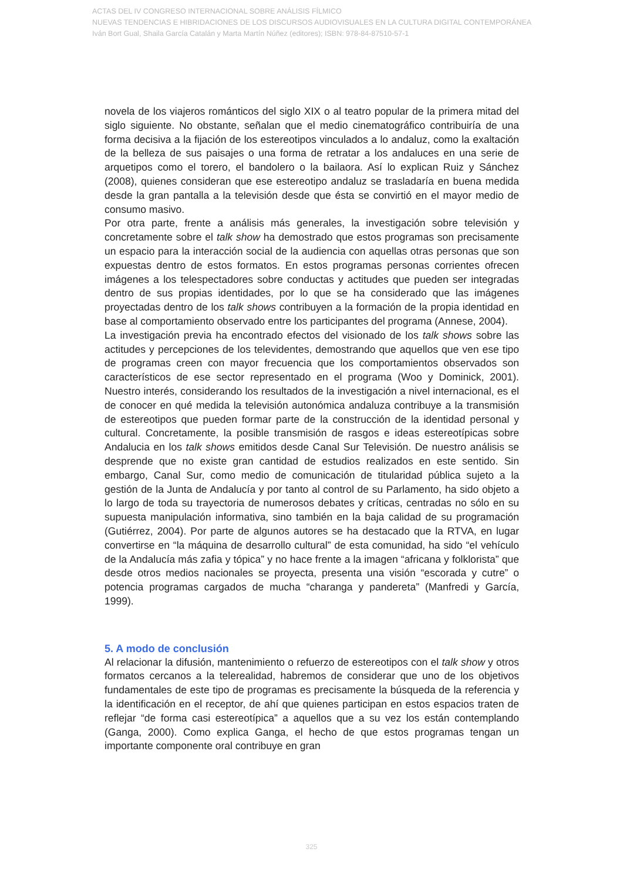ACTAS DEL IV CONGRESO INTERNACIONAL SOBRE ANÁLISIS FÍLMICO
NUEVAS TENDENCIAS E HIBRIDACIONES DE LOS DISCURSOS AUDIOVISUALES EN LA CULTURA DIGITAL CONTEMPORÁNEA
Iván Bort Gual, Shaila García Catalán y Marta Martín Núñez (editores); ISBN: 978-84-87510-57-1
novela de los viajeros románticos del siglo XIX o al teatro popular de la primera mitad del siglo siguiente. No obstante, señalan que el medio cinematográfico contribuiría de una forma decisiva a la fijación de los estereotipos vinculados a lo andaluz, como la exaltación de la belleza de sus paisajes o una forma de retratar a los andaluces en una serie de arquetipos como el torero, el bandolero o la bailaora. Así lo explican Ruiz y Sánchez (2008), quienes consideran que ese estereotipo andaluz se trasladaría en buena medida desde la gran pantalla a la televisión desde que ésta se convirtió en el mayor medio de consumo masivo.
Por otra parte, frente a análisis más generales, la investigación sobre televisión y concretamente sobre el talk show ha demostrado que estos programas son precisamente un espacio para la interacción social de la audiencia con aquellas otras personas que son expuestas dentro de estos formatos. En estos programas personas corrientes ofrecen imágenes a los telespectadores sobre conductas y actitudes que pueden ser integradas dentro de sus propias identidades, por lo que se ha considerado que las imágenes proyectadas dentro de los talk shows contribuyen a la formación de la propia identidad en base al comportamiento observado entre los participantes del programa (Annese, 2004).
La investigación previa ha encontrado efectos del visionado de los talk shows sobre las actitudes y percepciones de los televidentes, demostrando que aquellos que ven ese tipo de programas creen con mayor frecuencia que los comportamientos observados son característicos de ese sector representado en el programa (Woo y Dominick, 2001). Nuestro interés, considerando los resultados de la investigación a nivel internacional, es el de conocer en qué medida la televisión autonómica andaluza contribuye a la transmisión de estereotipos que pueden formar parte de la construcción de la identidad personal y cultural. Concretamente, la posible transmisión de rasgos e ideas estereotípicas sobre Andalucia en los talk shows emitidos desde Canal Sur Televisión. De nuestro análisis se desprende que no existe gran cantidad de estudios realizados en este sentido. Sin embargo, Canal Sur, como medio de comunicación de titularidad pública sujeto a la gestión de la Junta de Andalucía y por tanto al control de su Parlamento, ha sido objeto a lo largo de toda su trayectoria de numerosos debates y críticas, centradas no sólo en su supuesta manipulación informativa, sino también en la baja calidad de su programación (Gutiérrez, 2004). Por parte de algunos autores se ha destacado que la RTVA, en lugar convertirse en “la máquina de desarrollo cultural” de esta comunidad, ha sido “el vehículo de la Andalucía más zafia y tópica” y no hace frente a la imagen “africana y folklorista” que desde otros medios nacionales se proyecta, presenta una visión “escorada y cutre” o potencia programas cargados de mucha “charanga y pandereta” (Manfredi y García, 1999).
5. A modo de conclusión
Al relacionar la difusión, mantenimiento o refuerzo de estereotipos con el talk show y otros formatos cercanos a la telerealidad, habremos de considerar que uno de los objetivos fundamentales de este tipo de programas es precisamente la búsqueda de la referencia y la identificación en el receptor, de ahí que quienes participan en estos espacios traten de reflejar “de forma casi estereotípica” a aquellos que a su vez los están contemplando (Ganga, 2000). Como explica Ganga, el hecho de que estos programas tengan un importante componente oral contribuye en gran
325